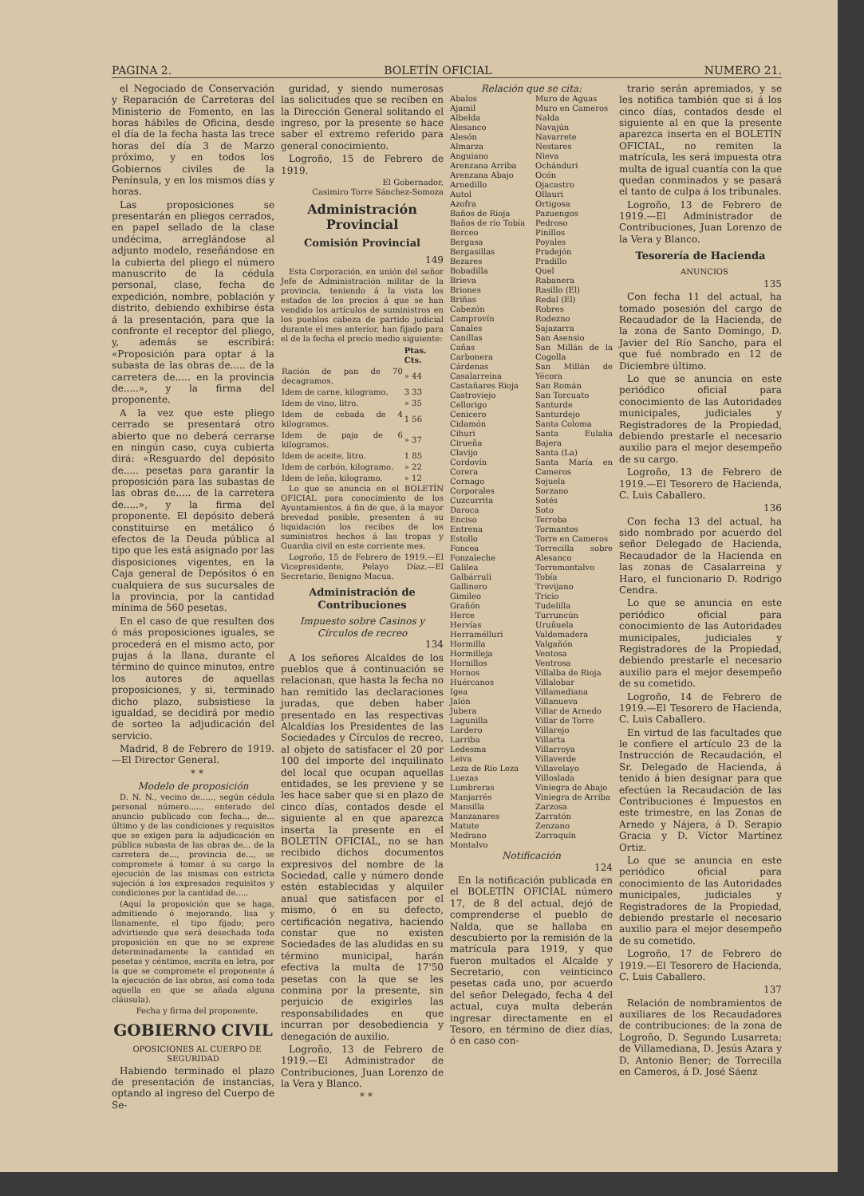PAGINA 2. BOLETÍN OFICIAL NUMERO 21.
el Negociado de Conservación y Reparación de Carreteras del Ministerio de Fomento, en las horas hábiles de Oficina, desde el día de la fecha hasta las trece horas del día 3 de Marzo próximo, y en todos los Gobiernos civiles de la Península, y en los mismos días y horas.
Las proposiciones se presentarán en pliegos cerrados, en papel sellado de la clase undécima, arreglándose al adjunto modelo, reseñándose en la cubierta del pliego el número manuscrito de la cédula personal, clase, fecha de expedición, nombre, población y distrito, debiendo exhibirse ésta á la presentación, para que la confronte el receptor del pliego, y, además se escribirá: «Proposición para optar á la subasta de las obras de..... de la carretera de..... en la provincia de.....», y la firma del proponente.
A la vez que este pliego cerrado se presentará otro abierto que no deberá cerrarse en ningún caso, cuya cubierta dirá: «Resguardo del depósito de..... pesetas para garantir la proposición para las subastas de las obras de..... de la carretera de.....», y la firma del proponente. El depósito deberá constituirse en metálico ó efectos de la Deuda pública al tipo que les está asignado por las disposiciones vigentes, en la Caja general de Depósitos ó en cualquiera de sus sucursales de la provincia, por la cantidad mínima de 560 pesetas.
En el caso de que resulten dos ó más proposiciones iguales, se procederá en el mismo acto, por pujas á la llana, durante el término de quince minutos, entre los autores de aquellas proposiciones, y si, terminado dicho plazo, subsistiese la igualdad, se decidirá por medio de sorteo la adjudicación del servicio.
Madrid, 8 de Febrero de 1919.—El Director General.
* *
Modelo de proposición
D. N. N., vecino de....., según cédula personal número....., enterado del anuncio publicado con fecha... de... último y de las condiciones y requisitos que se exigen para la adjudicación en pública subasta de las obras de... de la carretera de..., provincia de..., se compromete á tomar á su cargo la ejecución de las mismas con estricta sujeción á los expresados requisitos y condiciones por la cantidad de.....
(Aquí la proposición que se haga, admitiendo ó mejorando, lisa y llanamente, el tipo fijado; pero advirtiendo que será desechada toda proposición en que no se exprese determinadamente la cantidad en pesetas y céntimos, escrita en letra, por la que se compromete el proponente á la ejecución de las obras, así como toda aquella en que se añada alguna cláusula).
Fecha y firma del proponente.
GOBIERNO CIVIL
OPOSICIONES AL CUERPO DE SEGURIDAD
Habiendo terminado el plazo de presentación de instancias, optando al ingreso del Cuerpo de Se-
guridad, y siendo numerosas las solicitudes que se reciben en la Dirección General solitando el ingreso, por la presente se hace saber el extremo referido para general conocimiento.
Logroño, 15 de Febrero de 1919.
El Gobernador,
Casimiro Torre Sánchez-Somoza
Administración Provincial
Comisión Provincial
149
Esta Corporación, en unión del señor Jefe de Administración militar de la provincia, teniendo á la vista los estados de los precios á que se han vendido los artículos de suministros en los pueblos cabeza de partido judicial durante el mes anterior, han fijado para el de la fecha el precio medio siguiente:
| | Ptas. Cts. |
| --- | --- |
| Ración de pan de 70 decagramos. | » 44 |
| Idem de carne, kilogramo. | 3 33 |
| Idem de vino, litro. | » 35 |
| Idem de cebada de 4 kilogramos. | 1 56 |
| Idem de paja de 6 kilogramos. | » 37 |
| Idem de aceite, litro. | 1 85 |
| Idem de carbón, kilogramo. | » 22 |
| Idem de leña, kilogramo. | » 12 |
Lo que se anuncia en el BOLETÍN OFICIAL para conocimiento de los Ayuntamientos, á fin de que, á la mayor brevedad posible, presenten á su liquidación los recibos de los suministros hechos á las tropas y Guardia civil en este corriente mes.
Logroño, 15 de Febrero de 1919.—El Vicepresidente, Pelayo Díaz.—El Secretario, Benigno Macua.
Administración de Contribuciones
Impuesto sobre Casinos y Círculos de recreo
134
A los señores Alcaldes de los pueblos que á continuación se relacionan, que hasta la fecha no han remitido las declaraciones juradas, que deben haber presentado en las respectivas Alcaldías los Presidentes de las Sociedades y Círculos de recreo, al objeto de satisfacer el 20 por 100 del importe del inquilinato del local que ocupan aquellas entidades, se les previene y se les hace saber que si en plazo de cinco días, contados desde el siguiente al en que aparezca inserta la presente en el BOLETÍN OFICIAL, no se han recibido dichos documentos expresivos del nombre de la Sociedad, calle y número donde estén establecidas y alquiler anual que satisfacen por el mismo, ó en su defecto, certificación negativa, haciendo constar que no existen Sociedades de las aludidas en su término municipal, harán efectiva la multa de 17'50 pesetas con la que se les conmina por la presente, sin perjuicio de exigirles las responsabilidades en que incurran por desobediencia y denegación de auxilio.
Logroño, 13 de Febrero de 1919.—El Administrador de Contribuciones, Juan Lorenzo de la Vera y Blanco.
* *
Relación que se cita:
Abalos
Ajamil
Albelda
Alesanco
Alesón
Almarza
Anguiano
Arenzana Arriba
Arenzana Abajo
Arnedillo
Autol
Azofra
Baños de Rioja
Baños de río Tobía
Berceo
Bergasa
Bergasillas
Bezares
Bobadilla
Brieva
Briones
Briñas
Cabezón
Camprovín
Canales
Canillas
Cañas
Carbonera
Cárdenas
Casalarreina
Castañares Rioja
Castroviejo
Cellorigo
Cenicero
Cidamón
Cihuri
Cirueña
Clavijo
Cordovín
Corera
Cornago
Corporales
Cuzcurrita
Daroca
Enciso
Entrena
Estollo
Foncea
Fonzaleche
Galilea
Galbárruli
Gallinero
Gimileo
Grañón
Herce
Hervías
Herramélluri
Hormilla
Hormilleja
Hornillos
Hornos
Huércanos
Igea
Jalón
Jubera
Lagunilla
Lardero
Larriba
Ledesma
Leiva
Leza de Río Leza
Luezas
Lumbreras
Manjarrés
Mansilla
Manzanares
Matute
Medrano
Montalvo
Muro de Aguas
Muro en Cameros
Nalda
Navajún
Navarrete
Nestares
Nieva
Ochánduri
Ocón
Ojacastro
Ollauri
Ortigosa
Pazuengos
Pedroso
Pinillos
Poyales
Pradejón
Pradillo
Quel
Rabanera
Rasillo (El)
Redal (El)
Robres
Rodezno
Sajazarra
San Asensio
San Millán de la Cogolla
San Millán de Yécora
San Román
San Torcuato
Santurde
Santurdejo
Santa Coloma
Santa Eulalia Bajera
Santa (La)
Santa María en Cameros
Sojuela
Sorzano
Sotés
Soto
Terroba
Tormantos
Torre en Cameros
Torrecilla sobre Alesanco
Torremontalvo
Tobía
Trevijano
Tricio
Tudelilla
Turruncún
Uruñuela
Valdemadera
Valgañón
Ventosa
Ventrosa
Villalba de Rioja
Villalobar
Villamediana
Villanueva
Villar de Arnedo
Villar de Torre
Villarejo
Villarta
Villarroya
Villaverde
Villavelayo
Villoslada
Viniegra de Abajo
Viniegra de Arriba
Zarzosa
Zarratón
Zenzano
Zorraquín
Notificación
124
En la notificación publicada en el BOLETÍN OFICIAL número 17, de 8 del actual, dejó de comprenderse el pueblo de Nalda, que se hallaba en descubierto por la remisión de la matrícula para 1919, y que fueron multados el Alcalde y Secretario, con veinticinco pesetas cada uno, por acuerdo del señor Delegado, fecha 4 del actual, cuya multa deberán ingresar directamente en el Tesoro, en término de diez días, ó en caso con-
trario serán apremiados, y se les notifica también que si á los cinco días, contados desde el siguiente al en que la presente aparezca inserta en el BOLETÍN OFICIAL, no remiten la matrícula, les será impuesta otra multa de igual cuantía con la que quedan conminados y se pasará el tanto de culpa á los tribunales.
Logroño, 13 de Febrero de 1919.—El Administrador de Contribuciones, Juan Lorenzo de la Vera y Blanco.
Tesorería de Hacienda
ANUNCIOS
135
Con fecha 11 del actual, ha tomado posesión del cargo de Recaudador de la Hacienda, de la zona de Santo Domingo, D. Javier del Río Sancho, para el que fué nombrado en 12 de Diciembre último.
Lo que se anuncia en este periódico oficial para conocimiento de las Autoridades municipales, judiciales y Registradores de la Propiedad, debiendo prestarle el necesario auxilio para el mejor desempeño de su cargo.
Logroño, 13 de Febrero de 1919.—El Tesorero de Hacienda, C. Luis Caballero.
136
Con fecha 13 del actual, ha sido nombrado por acuerdo del señor Delegado de Hacienda, Recaudador de la Hacienda en las zonas de Casalarreina y Haro, el funcionario D. Rodrigo Cendra.
Lo que se anuncia en este periódico oficial para conocimiento de las Autoridades municipales, judiciales y Registradores de la Propiedad, debiendo prestarle el necesario auxilio para el mejor desempeño de su cometido.
Logroño, 14 de Febrero de 1919.—El Tesorero de Hacienda, C. Luis Caballero.
En virtud de las facultades que le confiere el artículo 23 de la Instrucción de Recaudación, el Sr. Delegado de Hacienda, á tenido á bien designar para que efectúen la Recaudación de las Contribuciones é Impuestos en este trimestre, en las Zonas de Arnedo y Nájera, á D. Serapio Gracia y D. Víctor Martínez Ortiz.
Lo que se anuncia en este periódico oficial para conocimiento de las Autoridades municipales, judiciales y Registradores de la Propiedad, debiendo prestarle el necesario auxilio para el mejor desempeño de su cometido.
Logroño, 17 de Febrero de 1919.—El Tesorero de Hacienda, C. Luis Caballero.
137
Relación de nombramientos de auxiliares de los Recaudadores de contribuciones: de la zona de Logroño, D. Segundo Lusarreta; de Villamediana, D. Jesús Azara y D. Antonio Bener; de Torrecilla en Cameros, á D. José Sáenz